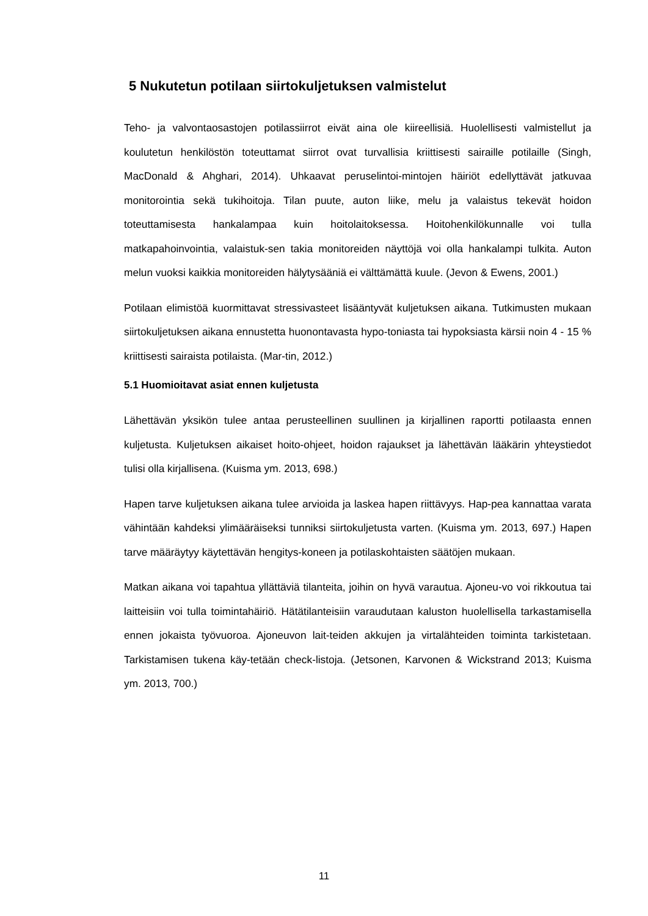5 Nukutetun potilaan siirtokuljetuksen valmistelut
Teho- ja valvontaosastojen potilassiirrot eivät aina ole kiireellisiä. Huolellisesti valmistellut ja koulutetun henkilöstön toteuttamat siirrot ovat turvallisia kriittisesti sairaille potilaille (Singh, MacDonald & Ahghari, 2014). Uhkaavat peruselintoi-mintojen häiriöt edellyttävät jatkuvaa monitorointia sekä tukihoitoja. Tilan puute, auton liike, melu ja valaistus tekevät hoidon toteuttamisesta hankalampaa kuin hoitolaitoksessa. Hoitohenkilökunnalle voi tulla matkapahoinvointia, valaistuk-sen takia monitoreiden näyttöjä voi olla hankalampi tulkita. Auton melun vuoksi kaikkia monitoreiden hälytysääniä ei välttämättä kuule. (Jevon & Ewens, 2001.)
Potilaan elimistöä kuormittavat stressivasteet lisääntyvät kuljetuksen aikana. Tutkimusten mukaan siirtokuljetuksen aikana ennustetta huonontavasta hypo-toniasta tai hypoksiasta kärsii noin 4 - 15 % kriittisesti sairaista potilaista. (Mar-tin, 2012.)
5.1 Huomioitavat asiat ennen kuljetusta
Lähettävän yksikön tulee antaa perusteellinen suullinen ja kirjallinen raportti potilaasta ennen kuljetusta. Kuljetuksen aikaiset hoito-ohjeet, hoidon rajaukset ja lähettävän lääkärin yhteystiedot tulisi olla kirjallisena. (Kuisma ym. 2013, 698.)
Hapen tarve kuljetuksen aikana tulee arvioida ja laskea hapen riittävyys. Hap-pea kannattaa varata vähintään kahdeksi ylimääräiseksi tunniksi siirtokuljetusta varten. (Kuisma ym. 2013, 697.) Hapen tarve määräytyy käytettävän hengitys-koneen ja potilaskohtaisten säätöjen mukaan.
Matkan aikana voi tapahtua yllättäviä tilanteita, joihin on hyvä varautua. Ajoneu-vo voi rikkoutua tai laitteisiin voi tulla toimintahäiriö. Hätätilanteisiin varaudutaan kaluston huolellisella tarkastamisella ennen jokaista työvuoroa. Ajoneuvon lait-teiden akkujen ja virtalähteiden toiminta tarkistetaan. Tarkistamisen tukena käy-tetään check-listoja. (Jetsonen, Karvonen & Wickstrand 2013; Kuisma ym. 2013, 700.)
11